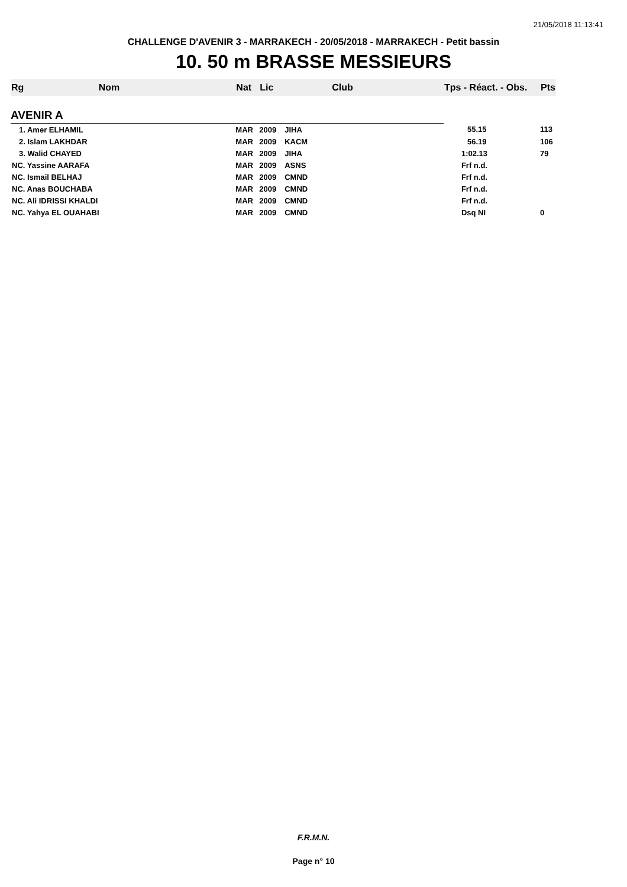21/05/2018 11:13:41
CHALLENGE D'AVENIR 3 - MARRAKECH - 20/05/2018 - MARRAKECH - Petit bassin
10. 50 m BRASSE MESSIEURS
| Rg | Nom | Nat | Lic | Club | Tps - Réact. - Obs. | Pts |
| --- | --- | --- | --- | --- | --- | --- |
| AVENIR A | | | | | | |
| 1. Amer ELHAMIL | | MAR | 2009 | JIHA | 55.15 | 113 |
| 2. Islam LAKHDAR | | MAR | 2009 | KACM | 56.19 | 106 |
| 3. Walid CHAYED | | MAR | 2009 | JIHA | 1:02.13 | 79 |
| NC. Yassine AARAFA | | MAR | 2009 | ASNS | Frf n.d. | |
| NC. Ismail BELHAJ | | MAR | 2009 | CMND | Frf n.d. | |
| NC. Anas BOUCHABA | | MAR | 2009 | CMND | Frf n.d. | |
| NC. Ali IDRISSI KHALDI | | MAR | 2009 | CMND | Frf n.d. | |
| NC. Yahya EL OUAHABI | | MAR | 2009 | CMND | Dsq NI | 0 |
F.R.M.N.
Page n° 10